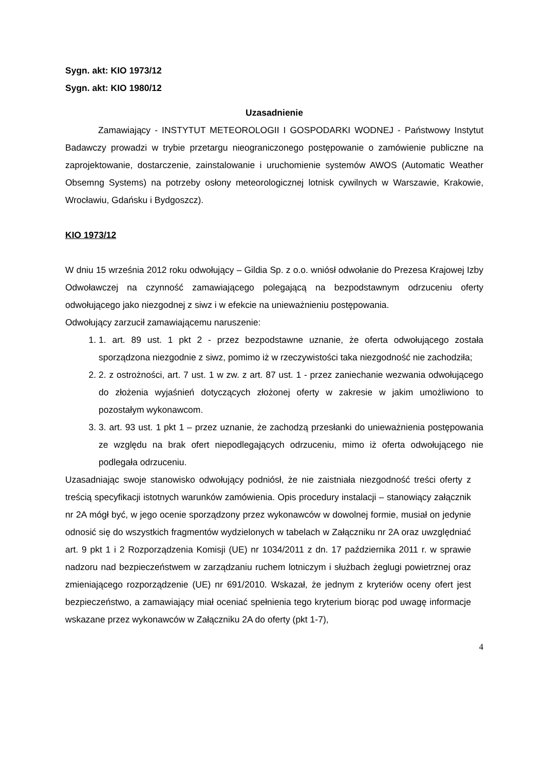Sygn. akt: KIO 1973/12
Sygn. akt: KIO 1980/12
Uzasadnienie
Zamawiający - INSTYTUT METEOROLOGII I GOSPODARKI WODNEJ - Państwowy Instytut Badawczy prowadzi w trybie przetargu nieograniczonego postępowanie o zamówienie publiczne na zaprojektowanie, dostarczenie, zainstalowanie i uruchomienie systemów AWOS (Automatic Weather Obsemng Systems) na potrzeby osłony meteorologicznej lotnisk cywilnych w Warszawie, Krakowie, Wrocławiu, Gdańsku i Bydgoszcz).
KIO 1973/12
W dniu 15 września 2012 roku odwołujący – Gildia Sp. z o.o. wniósł odwołanie do Prezesa Krajowej Izby Odwoławczej na czynność zamawiającego polegającą na bezpodstawnym odrzuceniu oferty odwołującego jako niezgodnej z siwz i w efekcie na unieważnieniu postępowania.
Odwołujący zarzucił zamawiającemu naruszenie:
1. 1. art. 89 ust. 1 pkt 2 - przez bezpodstawne uznanie, że oferta odwołującego została sporządzona niezgodnie z siwz, pomimo iż w rzeczywistości taka niezgodność nie zachodziła;
2. 2. z ostrożności, art. 7 ust. 1 w zw. z art. 87 ust. 1 - przez zaniechanie wezwania odwołującego do złożenia wyjaśnień dotyczących złożonej oferty w zakresie w jakim umożliwiono to pozostałym wykonawcom.
3. 3. art. 93 ust. 1 pkt 1 – przez uznanie, że zachodzą przesłanki do unieważnienia postępowania ze względu na brak ofert niepodlegających odrzuceniu, mimo iż oferta odwołującego nie podlegała odrzuceniu.
Uzasadniając swoje stanowisko odwołujący podniósł, że nie zaistniała niezgodność treści oferty z treścią specyfikacji istotnych warunków zamówienia. Opis procedury instalacji – stanowiący załącznik nr 2A mógł być, w jego ocenie sporządzony przez wykonawców w dowolnej formie, musiał on jedynie odnosić się do wszystkich fragmentów wydzielonych w tabelach w Załączniku nr 2A oraz uwzględniać art. 9 pkt 1 i 2 Rozporządzenia Komisji (UE) nr 1034/2011 z dn. 17 października 2011 r. w sprawie nadzoru nad bezpieczeństwem w zarządzaniu ruchem lotniczym i służbach żeglugi powietrznej oraz zmieniającego rozporządzenie (UE) nr 691/2010. Wskazał, że jednym z kryteriów oceny ofert jest bezpieczeństwo, a zamawiający miał oceniać spełnienia tego kryterium biorąc pod uwagę informacje wskazane przez wykonawców w Załączniku 2A do oferty (pkt 1-7),
4